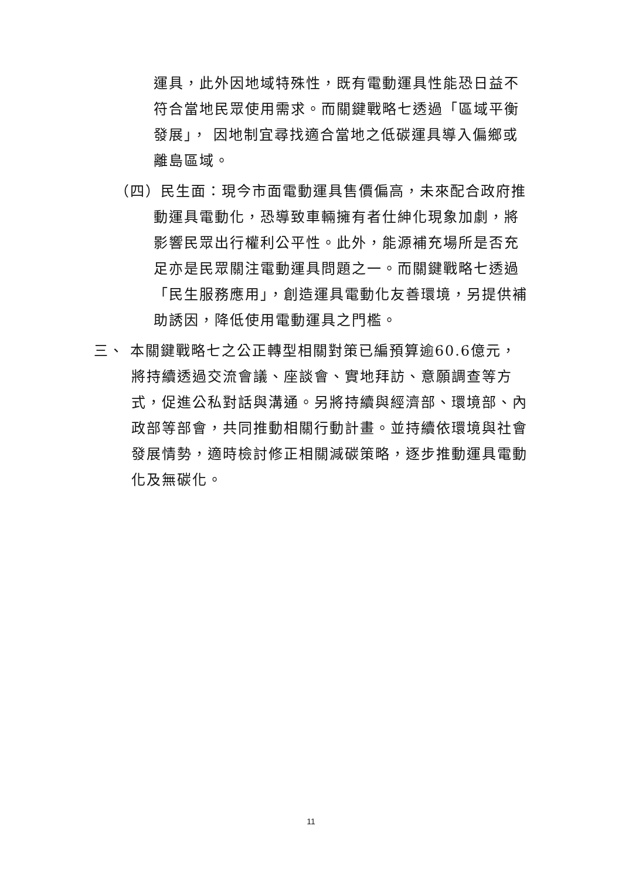運具，此外因地域特殊性，既有電動運具性能恐日益不符合當地民眾使用需求。而關鍵戰略七透過「區域平衡發展」， 因地制宜尋找適合當地之低碳運具導入偏鄉或離島區域。
（四）民生面：現今市面電動運具售價偏高，未來配合政府推動運具電動化，恐導致車輛擁有者仕紳化現象加劇，將影響民眾出行權利公平性。此外，能源補充場所是否充足亦是民眾關注電動運具問題之一。而關鍵戰略七透過「民生服務應用」，創造運具電動化友善環境，另提供補助誘因，降低使用電動運具之門檻。
三、 本關鍵戰略七之公正轉型相關對策已編預算逾60.6億元，將持續透過交流會議、座談會、實地拜訪、意願調查等方式，促進公私對話與溝通。另將持續與經濟部、環境部、內政部等部會，共同推動相關行動計畫。並持續依環境與社會發展情勢，適時檢討修正相關減碳策略，逐步推動運具電動化及無碳化。
11